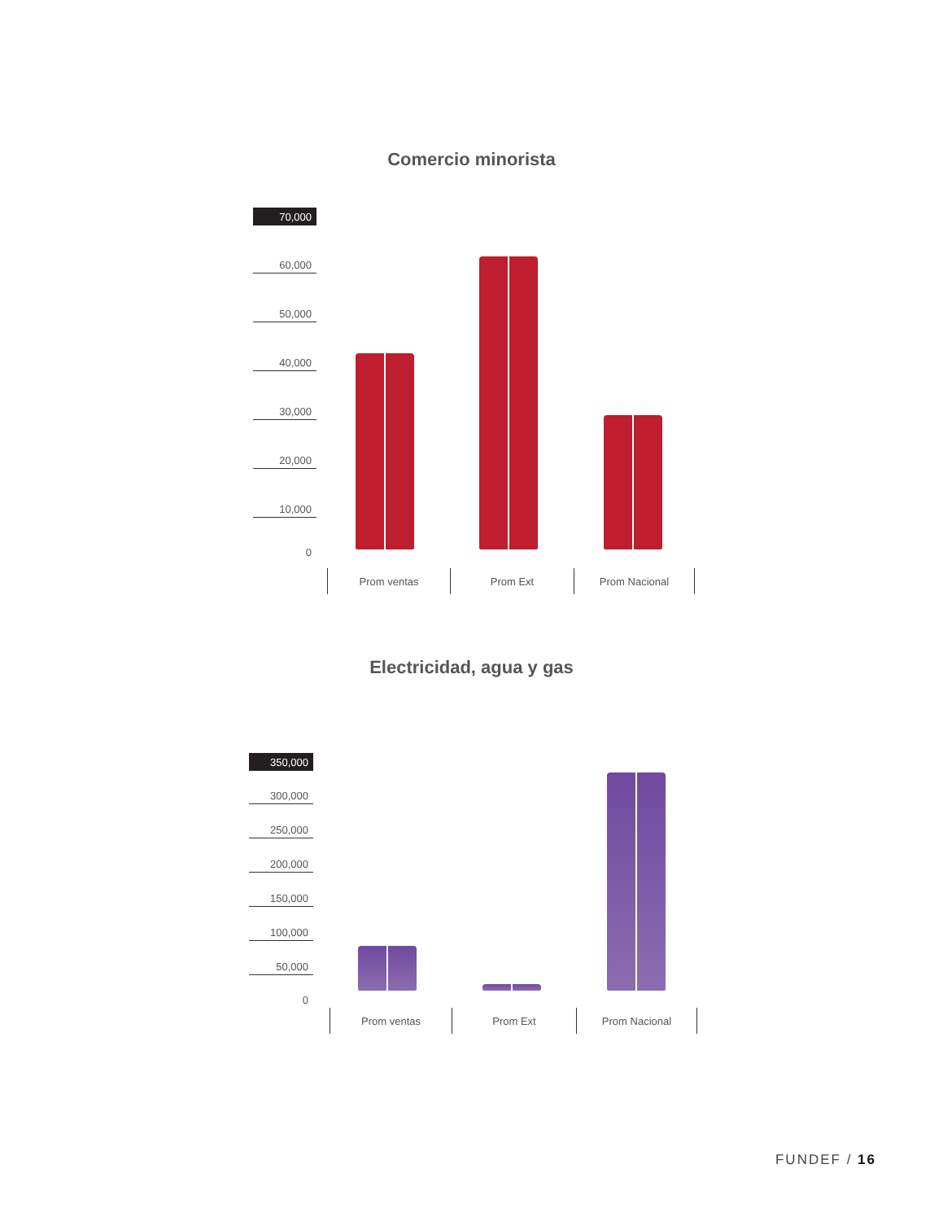Comercio minorista
70,000
60,000
50,000
40,000
30,000
20,000
10,000
0
Prom ventas Prom Ext Prom Nacional
Electricidad, agua y gas
350,000
300,000
250,000
200,000
150,000
100,000
50,000
0
Prom ventas Prom Ext Prom Nacional
FUNDEF / 16